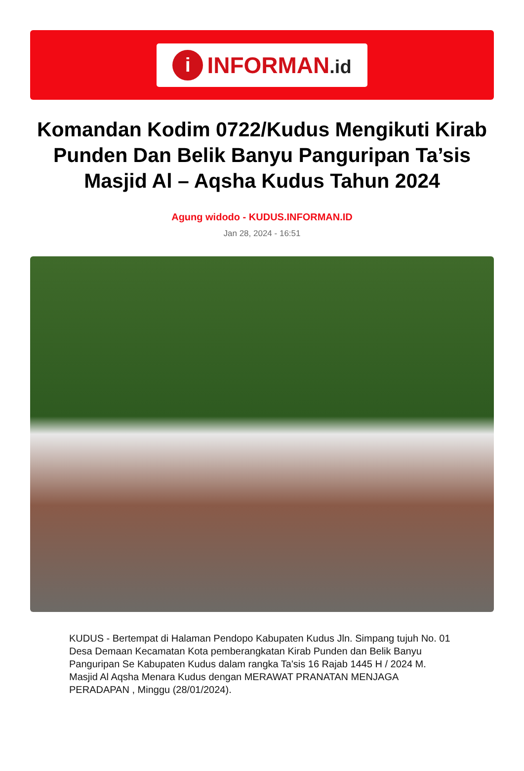i
INFORMAN.id
Komandan Kodim 0722/Kudus Mengikuti Kirab Punden Dan Belik Banyu Panguripan Ta’sis Masjid Al – Aqsha Kudus Tahun 2024
Agung widodo - KUDUS.INFORMAN.ID
Jan 28, 2024 - 16:51
KUDUS - Bertempat di Halaman Pendopo Kabupaten Kudus Jln. Simpang tujuh No. 01 Desa Demaan Kecamatan Kota pemberangkatan Kirab Punden dan Belik Banyu Panguripan Se Kabupaten Kudus dalam rangka Ta'sis 16 Rajab 1445 H / 2024 M. Masjid Al Aqsha Menara Kudus dengan MERAWAT PRANATAN MENJAGA PERADAPAN , Minggu (28/01/2024).